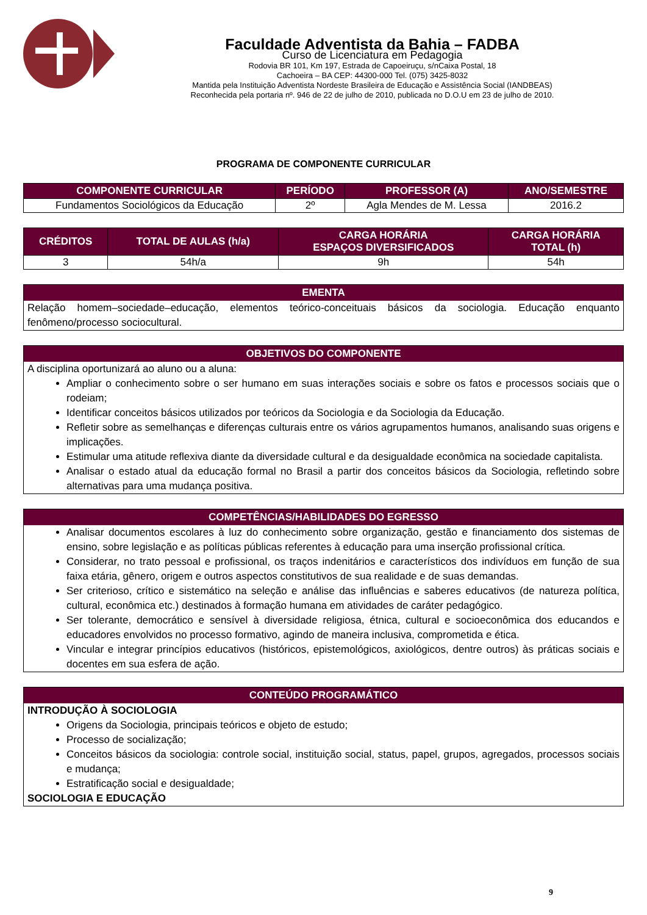Faculdade Adventista da Bahia – FADBA
Curso de Licenciatura em Pedagogia
Rodovia BR 101, Km 197, Estrada de Capoeiruçu, s/nCaixa Postal, 18
Cachoeira – BA CEP: 44300-000 Tel. (075) 3425-8032
Mantida pela Instituição Adventista Nordeste Brasileira de Educação e Assistência Social (IANDBEAS)
Reconhecida pela portaria nº. 946 de 22 de julho de 2010, publicada no D.O.U em 23 de julho de 2010.
PROGRAMA DE COMPONENTE CURRICULAR
| COMPONENTE CURRICULAR | PERÍODO | PROFESSOR (A) | ANO/SEMESTRE |
| --- | --- | --- | --- |
| Fundamentos Sociológicos da Educação | 2º | Agla Mendes de M. Lessa | 2016.2 |
| CRÉDITOS | TOTAL DE AULAS (h/a) | CARGA HORÁRIA ESPAÇOS DIVERSIFICADOS | CARGA HORÁRIA TOTAL (h) |
| --- | --- | --- | --- |
| 3 | 54h/a | 9h | 54h |
EMENTA
Relação homem–sociedade–educação, elementos teórico-conceituais básicos da sociologia. Educação enquanto fenômeno/processo sociocultural.
OBJETIVOS DO COMPONENTE
A disciplina oportunizará ao aluno ou a aluna:
Ampliar o conhecimento sobre o ser humano em suas interações sociais e sobre os fatos e processos sociais que o rodeiam;
Identificar conceitos básicos utilizados por teóricos da Sociologia e da Sociologia da Educação.
Refletir sobre as semelhanças e diferenças culturais entre os vários agrupamentos humanos, analisando suas origens e implicações.
Estimular uma atitude reflexiva diante da diversidade cultural e da desigualdade econômica na sociedade capitalista.
Analisar o estado atual da educação formal no Brasil a partir dos conceitos básicos da Sociologia, refletindo sobre alternativas para uma mudança positiva.
COMPETÊNCIAS/HABILIDADES DO EGRESSO
Analisar documentos escolares à luz do conhecimento sobre organização, gestão e financiamento dos sistemas de ensino, sobre legislação e as políticas públicas referentes à educação para uma inserção profissional crítica.
Considerar, no trato pessoal e profissional, os traços indenitários e característicos dos indivíduos em função de sua faixa etária, gênero, origem e outros aspectos constitutivos de sua realidade e de suas demandas.
Ser criterioso, crítico e sistemático na seleção e análise das influências e saberes educativos (de natureza política, cultural, econômica etc.) destinados à formação humana em atividades de caráter pedagógico.
Ser tolerante, democrático e sensível à diversidade religiosa, étnica, cultural e socioeconômica dos educandos e educadores envolvidos no processo formativo, agindo de maneira inclusiva, comprometida e ética.
Vincular e integrar princípios educativos (históricos, epistemológicos, axiológicos, dentre outros) às práticas sociais e docentes em sua esfera de ação.
CONTEÚDO PROGRAMÁTICO
INTRODUÇÃO À SOCIOLOGIA
Origens da Sociologia, principais teóricos e objeto de estudo;
Processo de socialização;
Conceitos básicos da sociologia: controle social, instituição social, status, papel, grupos, agregados, processos sociais e mudança;
Estratificação social e desigualdade;
SOCIOLOGIA E EDUCAÇÃO
9